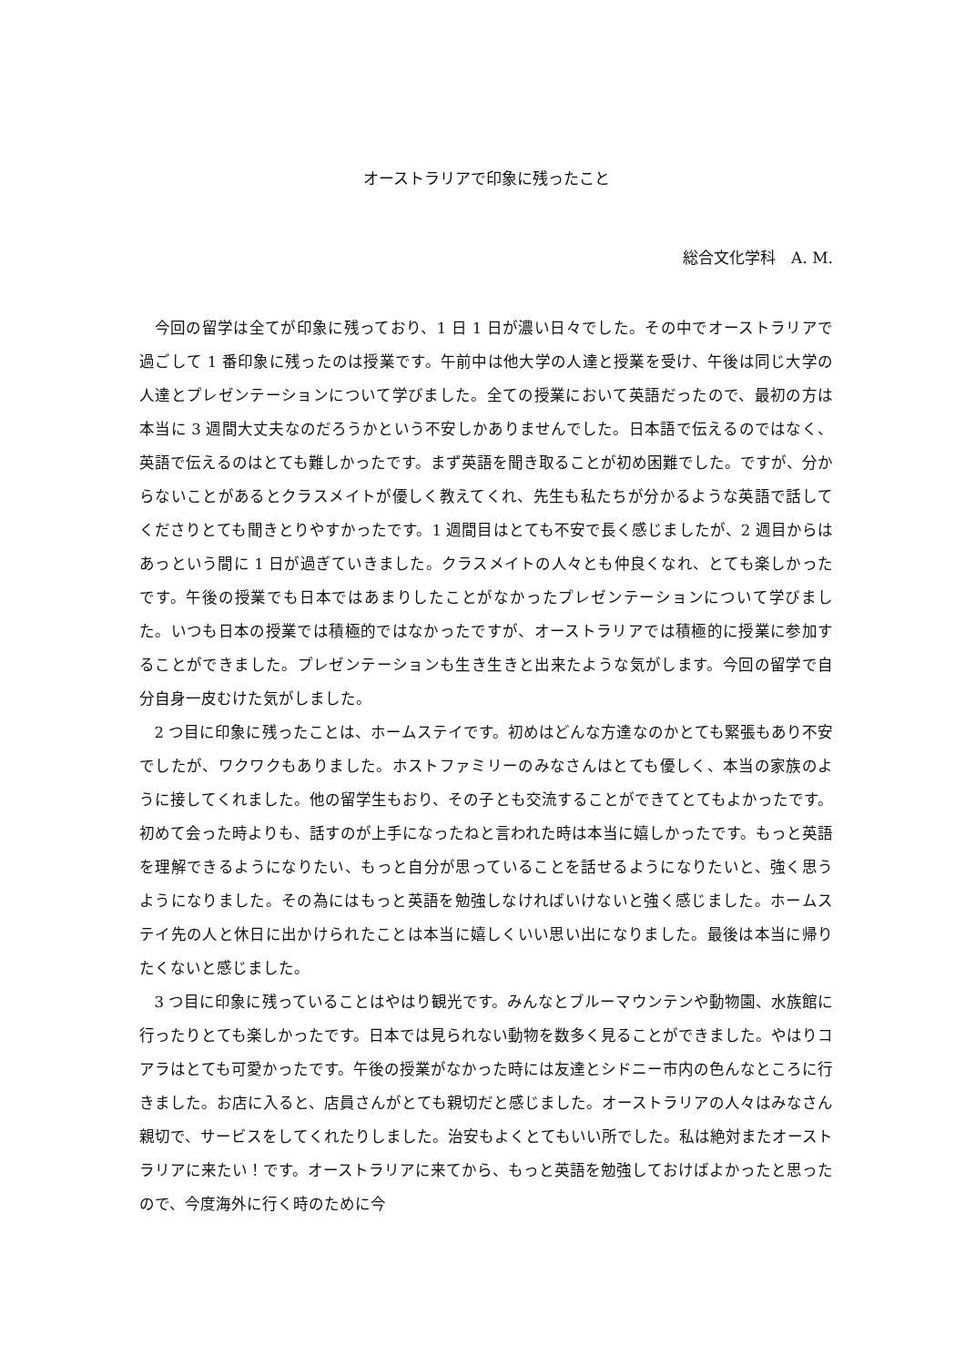オーストラリアで印象に残ったこと
総合文化学科　A. M.
今回の留学は全てが印象に残っており、1 日 1 日が濃い日々でした。その中でオーストラリアで過ごして 1 番印象に残ったのは授業です。午前中は他大学の人達と授業を受け、午後は同じ大学の人達とプレゼンテーションについて学びました。全ての授業において英語だったので、最初の方は本当に 3 週間大丈夫なのだろうかという不安しかありませんでした。日本語で伝えるのではなく、英語で伝えるのはとても難しかったです。まず英語を聞き取ることが初め困難でした。ですが、分からないことがあるとクラスメイトが優しく教えてくれ、先生も私たちが分かるような英語で話してくださりとても聞きとりやすかったです。1 週間目はとても不安で長く感じましたが、2 週目からはあっという間に 1 日が過ぎていきました。クラスメイトの人々とも仲良くなれ、とても楽しかったです。午後の授業でも日本ではあまりしたことがなかったプレゼンテーションについて学びました。いつも日本の授業では積極的ではなかったですが、オーストラリアでは積極的に授業に参加することができました。プレゼンテーションも生き生きと出来たような気がします。今回の留学で自分自身一皮むけた気がしました。
2 つ目に印象に残ったことは、ホームステイです。初めはどんな方達なのかとても緊張もあり不安でしたが、ワクワクもありました。ホストファミリーのみなさんはとても優しく、本当の家族のように接してくれました。他の留学生もおり、その子とも交流することができてとてもよかったです。初めて会った時よりも、話すのが上手になったねと言われた時は本当に嬉しかったです。もっと英語を理解できるようになりたい、もっと自分が思っていることを話せるようになりたいと、強く思うようになりました。その為にはもっと英語を勉強しなければいけないと強く感じました。ホームステイ先の人と休日に出かけられたことは本当に嬉しくいい思い出になりました。最後は本当に帰りたくないと感じました。
3 つ目に印象に残っていることはやはり観光です。みんなとブルーマウンテンや動物園、水族館に行ったりとても楽しかったです。日本では見られない動物を数多く見ることができました。やはりコアラはとても可愛かったです。午後の授業がなかった時には友達とシドニー市内の色んなところに行きました。お店に入ると、店員さんがとても親切だと感じました。オーストラリアの人々はみなさん親切で、サービスをしてくれたりしました。治安もよくとてもいい所でした。私は絶対またオーストラリアに来たい！です。オーストラリアに来てから、もっと英語を勉強しておけばよかったと思ったので、今度海外に行く時のために今